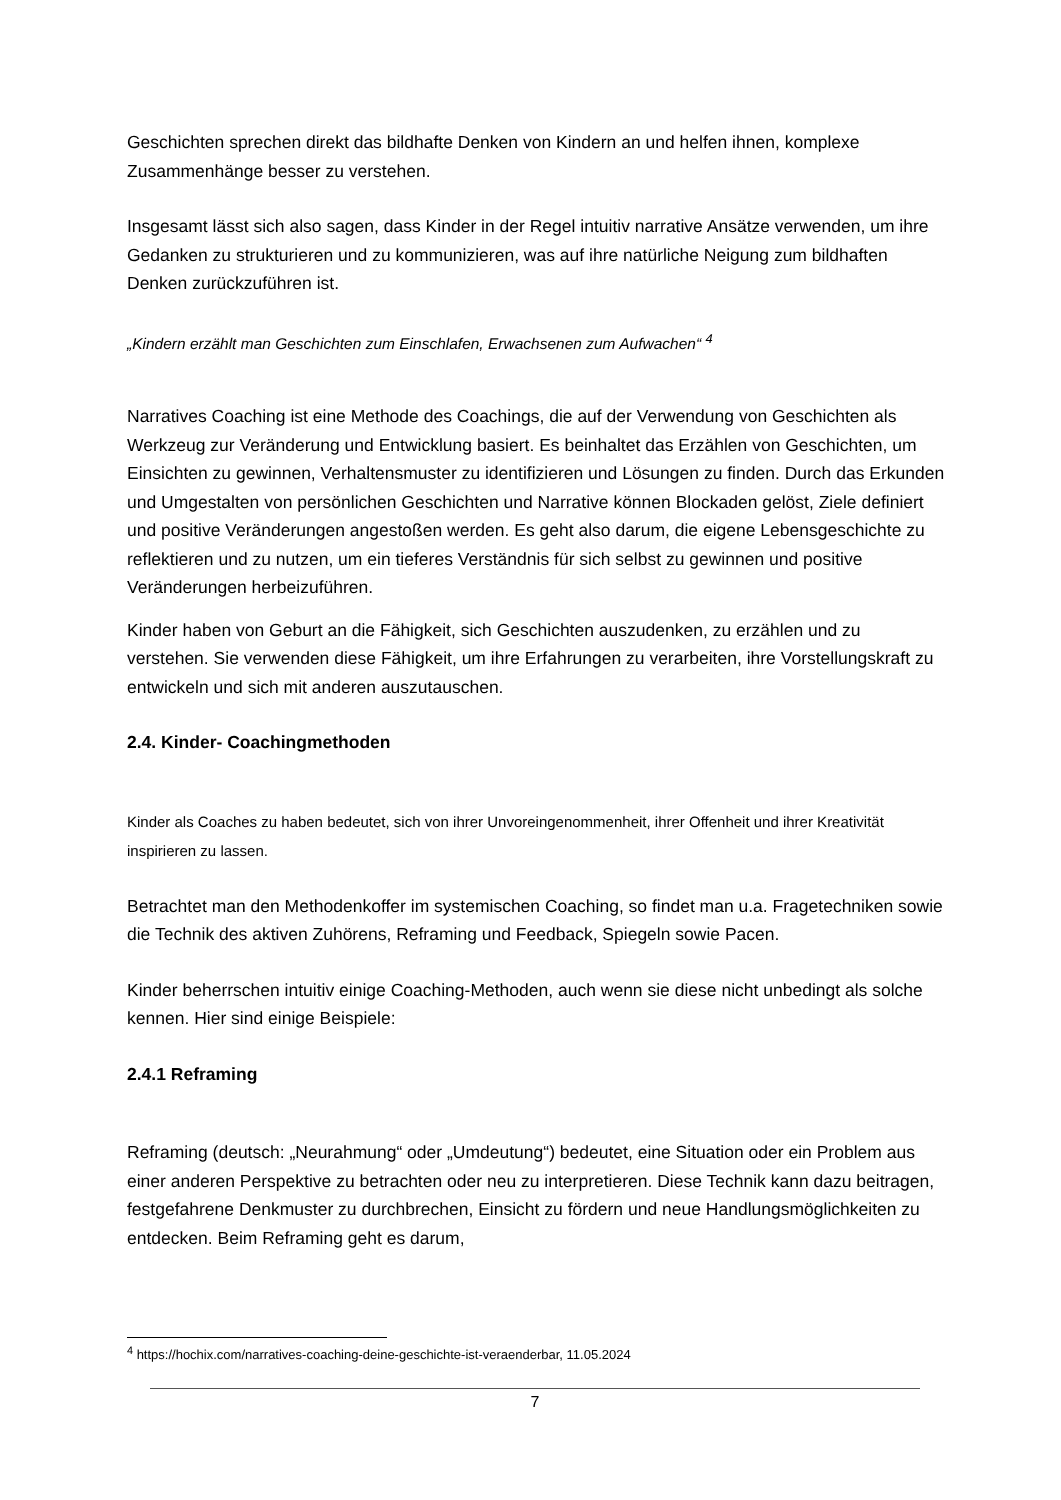Geschichten sprechen direkt das bildhafte Denken von Kindern an und helfen ihnen, komplexe Zusammenhänge besser zu verstehen.
Insgesamt lässt sich also sagen, dass Kinder in der Regel intuitiv narrative Ansätze verwenden, um ihre Gedanken zu strukturieren und zu kommunizieren, was auf ihre natürliche Neigung zum bildhaften Denken zurückzuführen ist.
„Kindern erzählt man Geschichten zum Einschlafen, Erwachsenen zum Aufwachen“ <sup>4</sup>
Narratives Coaching ist eine Methode des Coachings, die auf der Verwendung von Geschichten als Werkzeug zur Veränderung und Entwicklung basiert. Es beinhaltet das Erzählen von Geschichten, um Einsichten zu gewinnen, Verhaltensmuster zu identifizieren und Lösungen zu finden. Durch das Erkunden und Umgestalten von persönlichen Geschichten und Narrative können Blockaden gelöst, Ziele definiert und positive Veränderungen angestoßen werden. Es geht also darum, die eigene Lebensgeschichte zu reflektieren und zu nutzen, um ein tieferes Verständnis für sich selbst zu gewinnen und positive Veränderungen herbeizuführen.
Kinder haben von Geburt an die Fähigkeit, sich Geschichten auszudenken, zu erzählen und zu verstehen. Sie verwenden diese Fähigkeit, um ihre Erfahrungen zu verarbeiten, ihre Vorstellungskraft zu entwickeln und sich mit anderen auszutauschen.
2.4. Kinder- Coachingmethoden
Kinder als Coaches zu haben bedeutet, sich von ihrer Unvoreingenommenheit, ihrer Offenheit und ihrer Kreativität inspirieren zu lassen.
Betrachtet man den Methodenkoffer im systemischen Coaching, so findet man u.a. Fragetechniken sowie die Technik des aktiven Zuhörens, Reframing und Feedback, Spiegeln sowie Pacen.
Kinder beherrschen intuitiv einige Coaching-Methoden, auch wenn sie diese nicht unbedingt als solche kennen. Hier sind einige Beispiele:
2.4.1 Reframing
Reframing (deutsch: „Neurahmung“ oder „Umdeutung“) bedeutet, eine Situation oder ein Problem aus einer anderen Perspektive zu betrachten oder neu zu interpretieren. Diese Technik kann dazu beitragen, festgefahrene Denkmuster zu durchbrechen, Einsicht zu fördern und neue Handlungsmöglichkeiten zu entdecken. Beim Reframing geht es darum,
<sup>4</sup> https://hochix.com/narratives-coaching-deine-geschichte-ist-veraenderbar, 11.05.2024
7